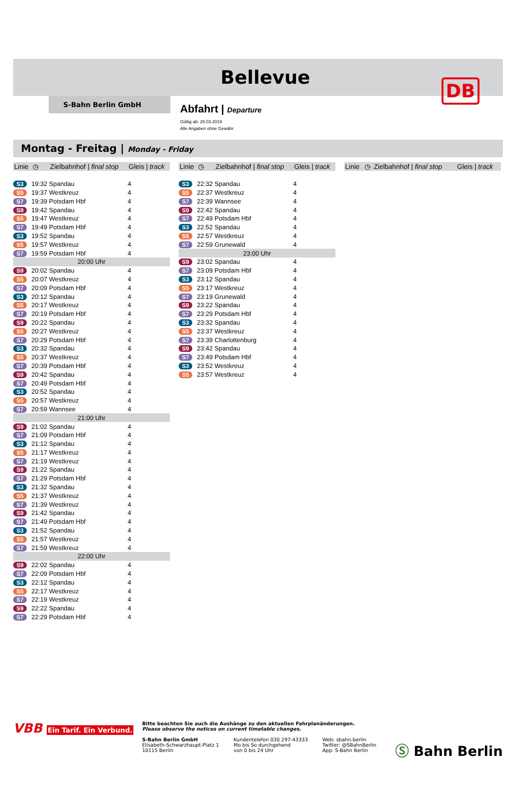DB
Bellevue
S-Bahn Berlin GmbH
Abfahrt | Departure
Gültig ab: 25.03.2019
Alle Angaben ohne Gewähr.
Montag - Freitag | Monday - Friday
| Linie | ◷ | Zielbahnhof / final stop | Gleis / track |
| --- | --- | --- | --- |
| S3 | 19:32 | Spandau | 4 |
| S5 | 19:37 | Westkreuz | 4 |
| S7 | 19:39 | Potsdam Hbf | 4 |
| S9 | 19:42 | Spandau | 4 |
| S5 | 19:47 | Westkreuz | 4 |
| S7 | 19:49 | Potsdam Hbf | 4 |
| S3 | 19:52 | Spandau | 4 |
| S5 | 19:57 | Westkreuz | 4 |
| S7 | 19:59 | Potsdam Hbf | 4 |
| 20:00 Uhr | | | |
| S9 | 20:02 | Spandau | 4 |
| S5 | 20:07 | Westkreuz | 4 |
| S7 | 20:09 | Potsdam Hbf | 4 |
| S3 | 20:12 | Spandau | 4 |
| S5 | 20:17 | Westkreuz | 4 |
| S7 | 20:19 | Potsdam Hbf | 4 |
| S9 | 20:22 | Spandau | 4 |
| S5 | 20:27 | Westkreuz | 4 |
| S7 | 20:29 | Potsdam Hbf | 4 |
| S3 | 20:32 | Spandau | 4 |
| S5 | 20:37 | Westkreuz | 4 |
| S7 | 20:39 | Potsdam Hbf | 4 |
| S9 | 20:42 | Spandau | 4 |
| S7 | 20:49 | Potsdam Hbf | 4 |
| S3 | 20:52 | Spandau | 4 |
| S5 | 20:57 | Westkreuz | 4 |
| S7 | 20:59 | Wannsee | 4 |
| 21:00 Uhr | | | |
| S9 | 21:02 | Spandau | 4 |
| S7 | 21:09 | Potsdam Hbf | 4 |
| S3 | 21:12 | Spandau | 4 |
| S5 | 21:17 | Westkreuz | 4 |
| S7 | 21:19 | Westkreuz | 4 |
| S9 | 21:22 | Spandau | 4 |
| S7 | 21:29 | Potsdam Hbf | 4 |
| S3 | 21:32 | Spandau | 4 |
| S5 | 21:37 | Westkreuz | 4 |
| S7 | 21:39 | Westkreuz | 4 |
| S9 | 21:42 | Spandau | 4 |
| S7 | 21:49 | Potsdam Hbf | 4 |
| S3 | 21:52 | Spandau | 4 |
| S5 | 21:57 | Westkreuz | 4 |
| S7 | 21:59 | Westkreuz | 4 |
| 22:00 Uhr | | | |
| S9 | 22:02 | Spandau | 4 |
| S7 | 22:09 | Potsdam Hbf | 4 |
| S3 | 22:12 | Spandau | 4 |
| S5 | 22:17 | Westkreuz | 4 |
| S7 | 22:19 | Westkreuz | 4 |
| S9 | 22:22 | Spandau | 4 |
| S7 | 22:29 | Potsdam Hbf | 4 |
| Linie | ◷ | Zielbahnhof / final stop | Gleis / track |
| --- | --- | --- | --- |
| S3 | 22:32 | Spandau | 4 |
| S5 | 22:37 | Westkreuz | 4 |
| S7 | 22:39 | Wannsee | 4 |
| S9 | 22:42 | Spandau | 4 |
| S7 | 22:49 | Potsdam Hbf | 4 |
| S3 | 22:52 | Spandau | 4 |
| S5 | 22:57 | Westkreuz | 4 |
| S7 | 22:59 | Grunewald | 4 |
| 23:00 Uhr | | | |
| S9 | 23:02 | Spandau | 4 |
| S7 | 23:09 | Potsdam Hbf | 4 |
| S3 | 23:12 | Spandau | 4 |
| S5 | 23:17 | Westkreuz | 4 |
| S7 | 23:19 | Grunewald | 4 |
| S9 | 23:22 | Spandau | 4 |
| S7 | 23:29 | Potsdam Hbf | 4 |
| S3 | 23:32 | Spandau | 4 |
| S5 | 23:37 | Westkreuz | 4 |
| S7 | 23:39 | Charlottenburg | 4 |
| S9 | 23:42 | Spandau | 4 |
| S7 | 23:49 | Potsdam Hbf | 4 |
| S3 | 23:52 | Westkreuz | 4 |
| S5 | 23:57 | Westkreuz | 4 |
| Linie | ◷ | Zielbahnhof / final stop | Gleis / track |
| --- | --- | --- | --- |
VBB Ein Tarif. Ein Verbund.
Bitte beachten Sie auch die Aushänge zu den aktuellen Fahrplanänderungen.
Please observe the notices on current timetable changes.
S-Bahn Berlin GmbH
Elisabeth-Schwarzhaupt-Platz 1
10115 Berlin
Kundentelefon 030 297-43333
Mo bis So durchgehend
von 0 bis 24 Uhr
Web: sbahn.berlin
Twitter: @SBahnBerlin
App: S-Bahn Berlin
Ⓢ Bahn Berlin